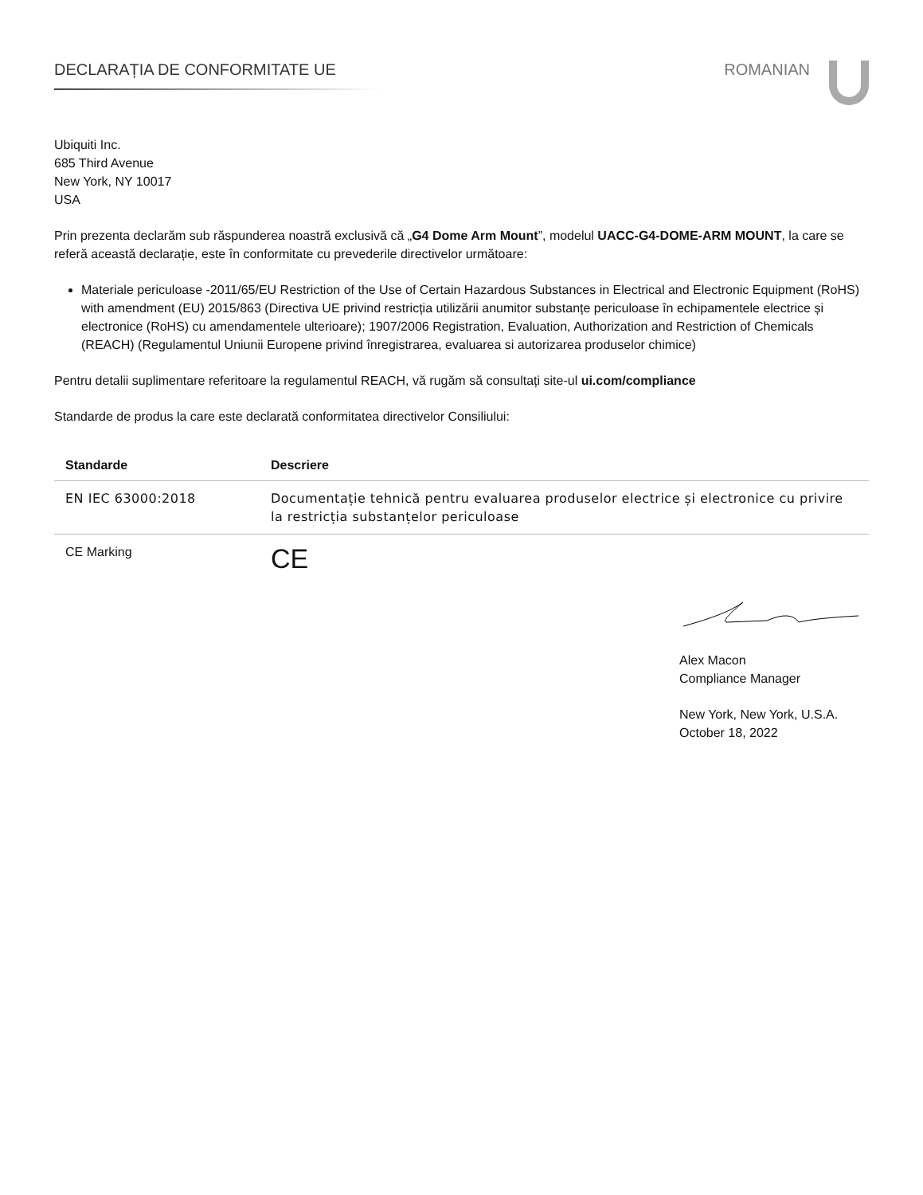DECLARAȚIA DE CONFORMITATE UE ROMANIAN
Ubiquiti Inc.
685 Third Avenue
New York, NY 10017
USA
Prin prezenta declarăm sub răspunderea noastră exclusivă că „G4 Dome Arm Mount”, modelul UACC-G4-DOME-ARM MOUNT, la care se referă această declarație, este în conformitate cu prevederile directivelor următoare:
Materiale periculoase -2011/65/EU Restriction of the Use of Certain Hazardous Substances in Electrical and Electronic Equipment (RoHS) with amendment (EU) 2015/863 (Directiva UE privind restricția utilizării anumitor substanțe periculoase în echipamentele electrice și electronice (RoHS) cu amendamentele ulterioare); 1907/2006 Registration, Evaluation, Authorization and Restriction of Chemicals (REACH) (Regulamentul Uniunii Europene privind înregistrarea, evaluarea si autorizarea produselor chimice)
Pentru detalii suplimentare referitoare la regulamentul REACH, vă rugăm să consultați site-ul ui.com/compliance
Standarde de produs la care este declarată conformitatea directivelor Consiliului:
| Standarde | Descriere |
| --- | --- |
| EN IEC 63000:2018 | Documentație tehnică pentru evaluarea produselor electrice și electronice cu privire la restricția substanțelor periculoase |
| CE Marking | CE |
Alex Macon
Compliance Manager
New York, New York, U.S.A.
October 18, 2022